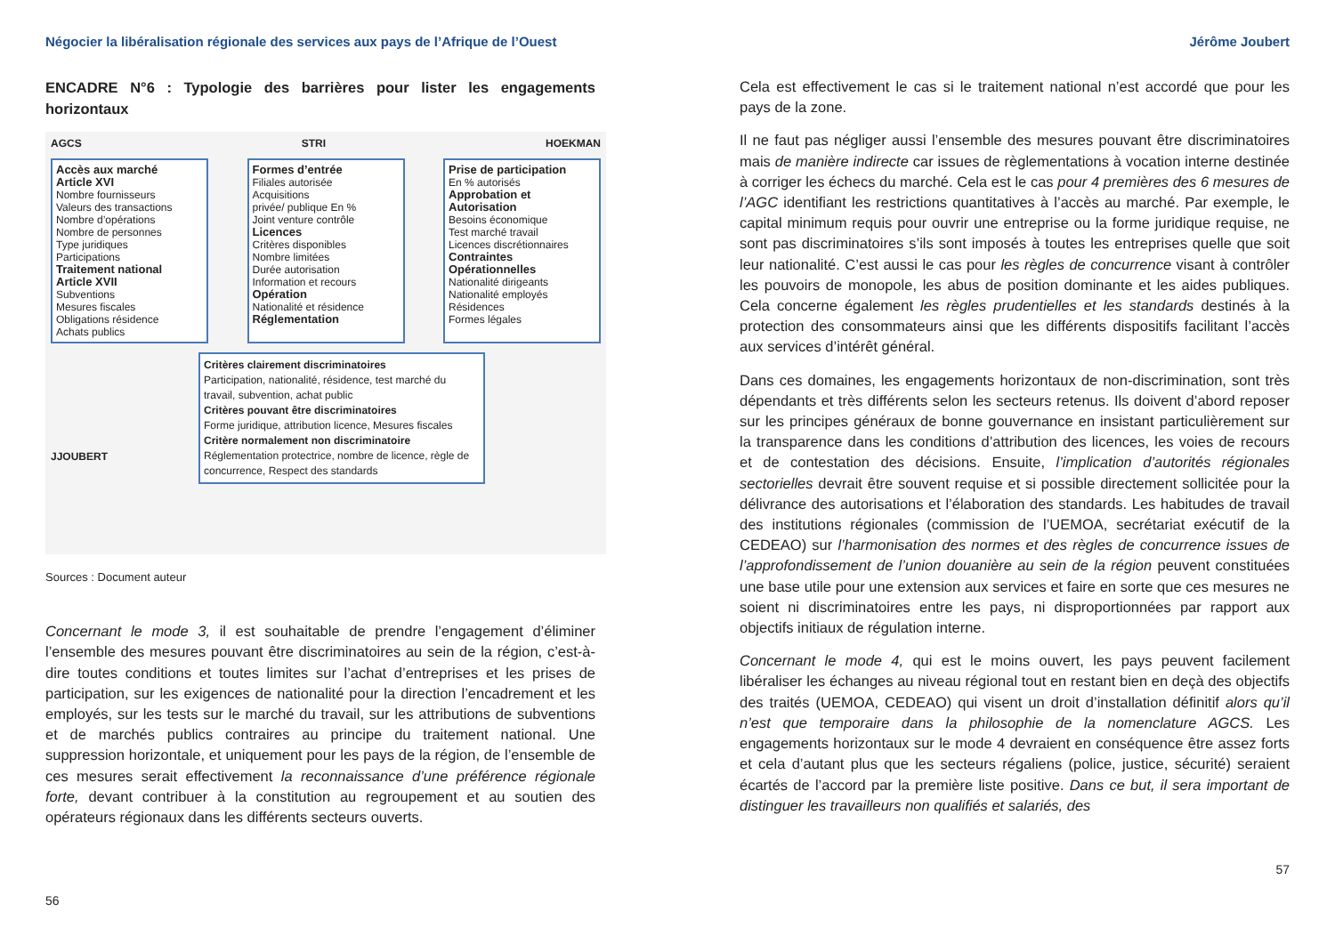Négocier la libéralisation régionale des services aux pays de l’Afrique de l’Ouest
ENCADRE N°6 : Typologie des barrières pour lister les engagements horizontaux
AGCS STRI HOEKMAN
Accès aux marché
Article XVI
Nombre fournisseurs
Valeurs des transactions
Nombre d’opérations
Nombre de personnes
Type juridiques
Participations
Traitement national
Article XVII
Subventions
Mesures fiscales
Obligations résidence
Achats publics
Formes d’entrée
Filiales autorisée
Acquisitions
privée/ publique En %
Joint venture contrôle
Licences
Critères disponibles
Nombre limitées
Durée autorisation
Information et recours
Opération
Nationalité et résidence
Réglementation
Prise de participation
En % autorisés
Approbation et Autorisation
Besoins économique
Test marché travail
Licences discrétionnaires
Contraintes Opérationnelles
Nationalité dirigeants
Nationalité employés
Résidences
Formes légales
JJOUBERT
Critères clairement discriminatoires
Participation, nationalité, résidence, test marché du travail, subvention, achat public
Critères pouvant être discriminatoires
Forme juridique, attribution licence, Mesures fiscales
Critère normalement non discriminatoire
Réglementation protectrice, nombre de licence, règle de concurrence, Respect des standards
Sources : Document auteur
Concernant le mode 3, il est souhaitable de prendre l’engagement d’éliminer l’ensemble des mesures pouvant être discriminatoires au sein de la région, c’est-à-dire toutes conditions et toutes limites sur l’achat d’entreprises et les prises de participation, sur les exigences de nationalité pour la direction l’encadrement et les employés, sur les tests sur le marché du travail, sur les attributions de subventions et de marchés publics contraires au principe du traitement national. Une suppression horizontale, et uniquement pour les pays de la région, de l’ensemble de ces mesures serait effectivement la reconnaissance d’une préférence régionale forte, devant contribuer à la constitution au regroupement et au soutien des opérateurs régionaux dans les différents secteurs ouverts.
56
Jérôme Joubert
Cela est effectivement le cas si le traitement national n’est accordé que pour les pays de la zone.
Il ne faut pas négliger aussi l’ensemble des mesures pouvant être discriminatoires mais de manière indirecte car issues de règlementations à vocation interne destinée à corriger les échecs du marché. Cela est le cas pour 4 premières des 6 mesures de l’AGC identifiant les restrictions quantitatives à l’accès au marché. Par exemple, le capital minimum requis pour ouvrir une entreprise ou la forme juridique requise, ne sont pas discriminatoires s’ils sont imposés à toutes les entreprises quelle que soit leur nationalité. C’est aussi le cas pour les règles de concurrence visant à contrôler les pouvoirs de monopole, les abus de position dominante et les aides publiques. Cela concerne également les règles prudentielles et les standards destinés à la protection des consommateurs ainsi que les différents dispositifs facilitant l’accès aux services d’intérêt général.
Dans ces domaines, les engagements horizontaux de non-discrimination, sont très dépendants et très différents selon les secteurs retenus. Ils doivent d’abord reposer sur les principes généraux de bonne gouvernance en insistant particulièrement sur la transparence dans les conditions d’attribution des licences, les voies de recours et de contestation des décisions. Ensuite, l’implication d’autorités régionales sectorielles devrait être souvent requise et si possible directement sollicitée pour la délivrance des autorisations et l’élaboration des standards. Les habitudes de travail des institutions régionales (commission de l’UEMOA, secrétariat exécutif de la CEDEAO) sur l’harmonisation des normes et des règles de concurrence issues de l’approfondissement de l’union douanière au sein de la région peuvent constituées une base utile pour une extension aux services et faire en sorte que ces mesures ne soient ni discriminatoires entre les pays, ni disproportionnées par rapport aux objectifs initiaux de régulation interne.
Concernant le mode 4, qui est le moins ouvert, les pays peuvent facilement libéraliser les échanges au niveau régional tout en restant bien en deçà des objectifs des traités (UEMOA, CEDEAO) qui visent un droit d’installation définitif alors qu’il n’est que temporaire dans la philosophie de la nomenclature AGCS. Les engagements horizontaux sur le mode 4 devraient en conséquence être assez forts et cela d’autant plus que les secteurs régaliens (police, justice, sécurité) seraient écartés de l’accord par la première liste positive. Dans ce but, il sera important de distinguer les travailleurs non qualifiés et salariés, des
57